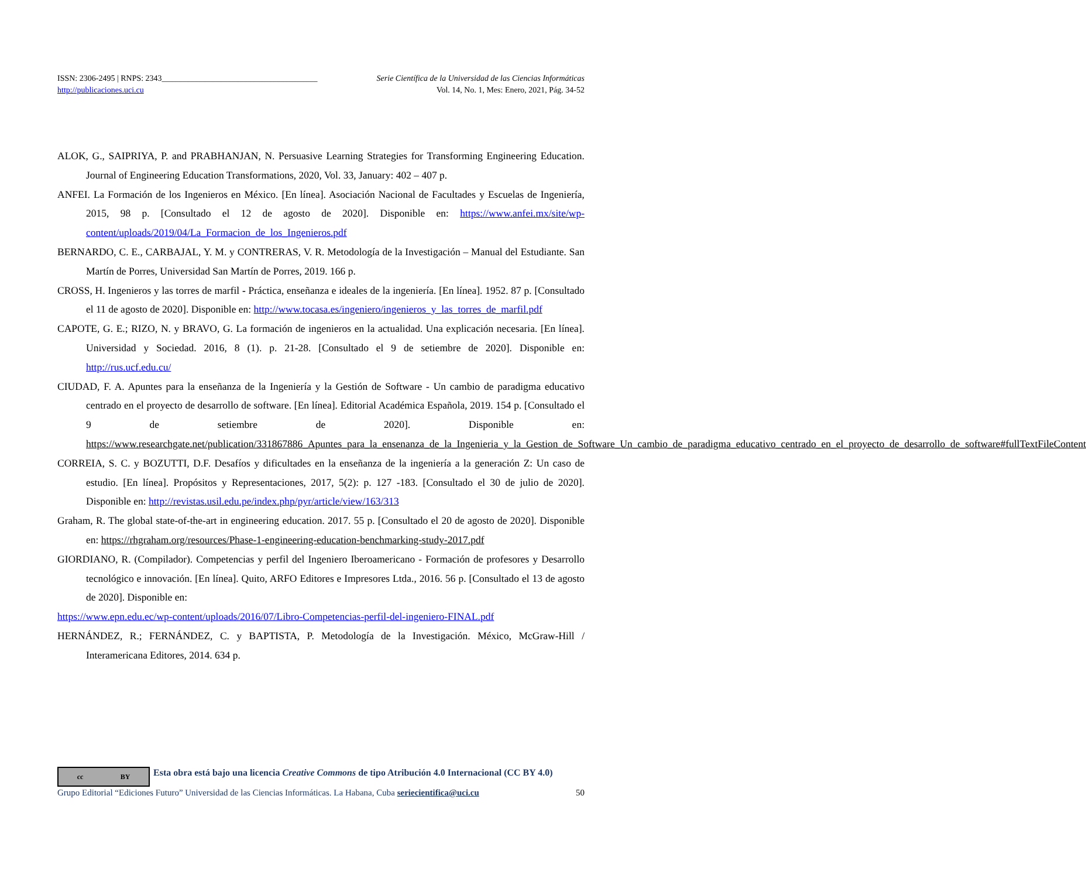ISSN: 2306-2495 | RNPS: 2343______________________________________ Serie Científica de la Universidad de las Ciencias Informáticas
http://publicaciones.uci.cu Vol. 14, No. 1, Mes: Enero, 2021, Pág. 34-52
ALOK, G., SAIPRIYA, P. and PRABHANJAN, N. Persuasive Learning Strategies for Transforming Engineering Education. Journal of Engineering Education Transformations, 2020, Vol. 33, January: 402 – 407 p.
ANFEI. La Formación de los Ingenieros en México. [En línea]. Asociación Nacional de Facultades y Escuelas de Ingeniería, 2015, 98 p. [Consultado el 12 de agosto de 2020]. Disponible en: https://www.anfei.mx/site/wp-content/uploads/2019/04/La_Formacion_de_los_Ingenieros.pdf
BERNARDO, C. E., CARBAJAL, Y. M. y CONTRERAS, V. R. Metodología de la Investigación – Manual del Estudiante. San Martín de Porres, Universidad San Martín de Porres, 2019. 166 p.
CROSS, H. Ingenieros y las torres de marfil - Práctica, enseñanza e ideales de la ingeniería. [En línea]. 1952. 87 p. [Consultado el 11 de agosto de 2020]. Disponible en: http://www.tocasa.es/ingeniero/ingenieros_y_las_torres_de_marfil.pdf
CAPOTE, G. E.; RIZO, N. y BRAVO, G. La formación de ingenieros en la actualidad. Una explicación necesaria. [En línea]. Universidad y Sociedad. 2016, 8 (1). p. 21-28. [Consultado el 9 de setiembre de 2020]. Disponible en: http://rus.ucf.edu.cu/
CIUDAD, F. A. Apuntes para la enseñanza de la Ingeniería y la Gestión de Software - Un cambio de paradigma educativo centrado en el proyecto de desarrollo de software. [En línea]. Editorial Académica Española, 2019. 154 p. [Consultado el 9 de setiembre de 2020]. Disponible en: https://www.researchgate.net/publication/331867886_Apuntes_para_la_ensenanza_de_la_Ingenieria_y_la_Gestion_de_Software_Un_cambio_de_paradigma_educativo_centrado_en_el_proyecto_de_desarrollo_de_software#fullTextFileContent
CORREIA, S. C. y BOZUTTI, D.F. Desafíos y dificultades en la enseñanza de la ingeniería a la generación Z: Un caso de estudio. [En línea]. Propósitos y Representaciones, 2017, 5(2): p. 127 -183. [Consultado el 30 de julio de 2020]. Disponible en: http://revistas.usil.edu.pe/index.php/pyr/article/view/163/313
Graham, R. The global state-of-the-art in engineering education. 2017. 55 p. [Consultado el 20 de agosto de 2020]. Disponible en: https://rhgraham.org/resources/Phase-1-engineering-education-benchmarking-study-2017.pdf
GIORDIANO, R. (Compilador). Competencias y perfil del Ingeniero Iberoamericano - Formación de profesores y Desarrollo tecnológico e innovación. [En línea]. Quito, ARFO Editores e Impresores Ltda., 2016. 56 p. [Consultado el 13 de agosto de 2020]. Disponible en:
https://www.epn.edu.ec/wp-content/uploads/2016/07/Libro-Competencias-perfil-del-ingeniero-FINAL.pdf
HERNÁNDEZ, R.; FERNÁNDEZ, C. y BAPTISTA, P. Metodología de la Investigación. México, McGraw-Hill / Interamericana Editores, 2014. 634 p.
cc BY
Esta obra está bajo una licencia Creative Commons de tipo Atribución 4.0 Internacional (CC BY 4.0)
Grupo Editorial “Ediciones Futuro” Universidad de las Ciencias Informáticas. La Habana, Cuba seriecientifica@uci.cu 50